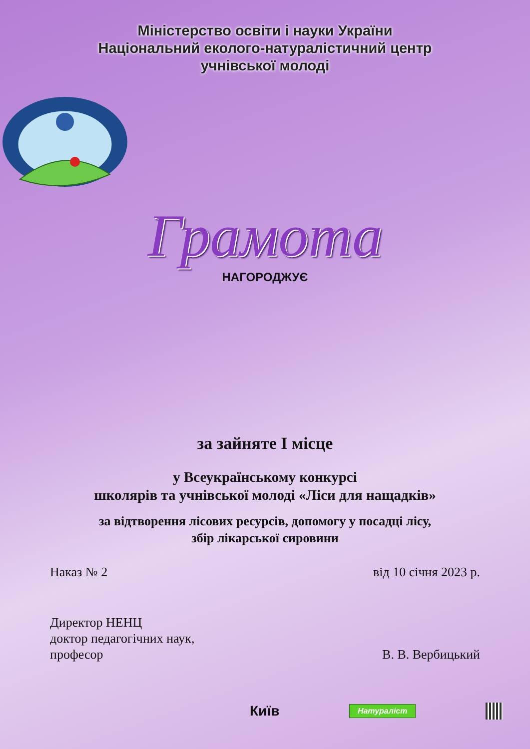Міністерство освіти і науки України
Національний еколого-натуралістичний центр
учнівської молоді
Грамота
НАГОРОДЖУЄ
за зайняте І місце
у Всеукраїнському конкурсі
школярів та учнівської молоді «Ліси для нащадків»
за відтворення лісових ресурсів, допомогу у посадці лісу,
збір лікарської сировини
Наказ № 2 від 10 січня 2023 р.
Директор НЕНЦ
доктор педагогічних наук,
професор
В. В. Вербицький
Київ Натураліст